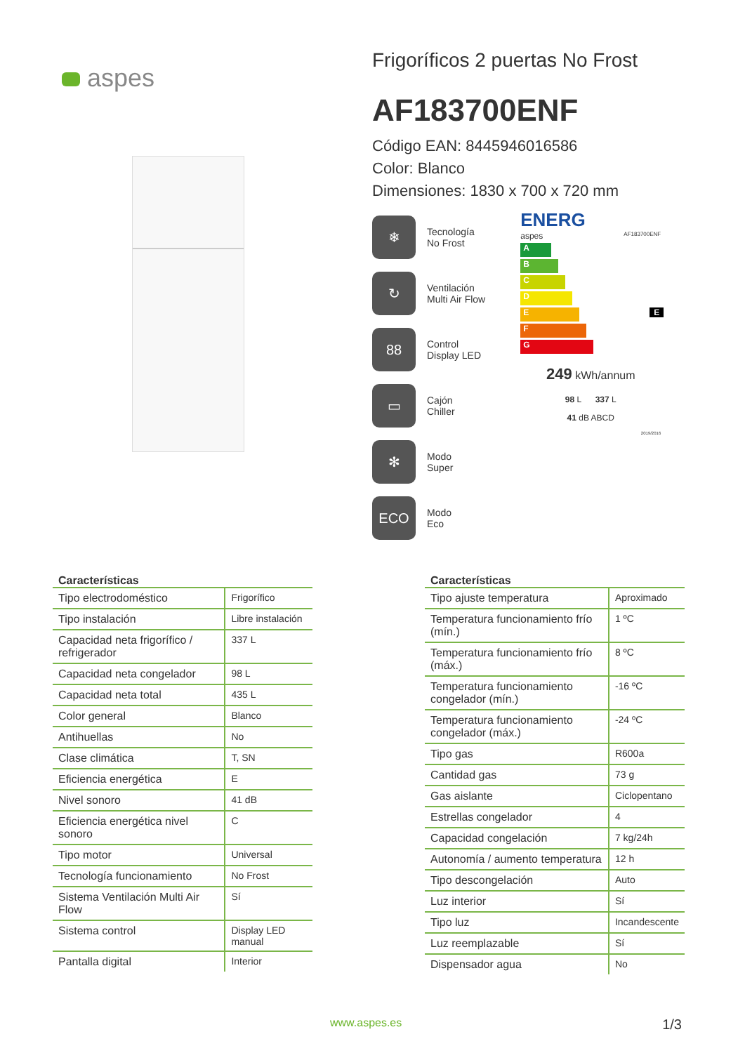aspes
Frigoríficos 2 puertas No Frost
AF183700ENF
Código EAN: 8445946016586
Color: Blanco
Dimensiones: 1830 x 700 x 720 mm
❄ Tecnología
No Frost
↻ Ventilación
Multi Air Flow
88 Control
Display LED
▭ Cajón
Chiller
✻ Modo
Super
ECO Modo
Eco
ENERG
aspes AF183700ENF
A
B
C
D
E E
F
G
249 kWh/annum
98 L 337 L
41 dB ABCD
2019/2016
Características
| Tipo electrodoméstico | Frigorífico |
| Tipo instalación | Libre instalación |
| Capacidad neta frigorífico / refrigerador | 337 L |
| Capacidad neta congelador | 98 L |
| Capacidad neta total | 435 L |
| Color general | Blanco |
| Antihuellas | No |
| Clase climática | T, SN |
| Eficiencia energética | E |
| Nivel sonoro | 41 dB |
| Eficiencia energética nivel sonoro | C |
| Tipo motor | Universal |
| Tecnología funcionamiento | No Frost |
| Sistema Ventilación Multi Air Flow | Sí |
| Sistema control | Display LED manual |
| Pantalla digital | Interior |
Características
| Tipo ajuste temperatura | Aproximado |
| Temperatura funcionamiento frío (mín.) | 1 ºC |
| Temperatura funcionamiento frío (máx.) | 8 ºC |
| Temperatura funcionamiento congelador (mín.) | -16 ºC |
| Temperatura funcionamiento congelador (máx.) | -24 ºC |
| Tipo gas | R600a |
| Cantidad gas | 73 g |
| Gas aislante | Ciclopentano |
| Estrellas congelador | 4 |
| Capacidad congelación | 7 kg/24h |
| Autonomía / aumento temperatura | 12 h |
| Tipo descongelación | Auto |
| Luz interior | Sí |
| Tipo luz | Incandescente |
| Luz reemplazable | Sí |
| Dispensador agua | No |
www.aspes.es 1/3